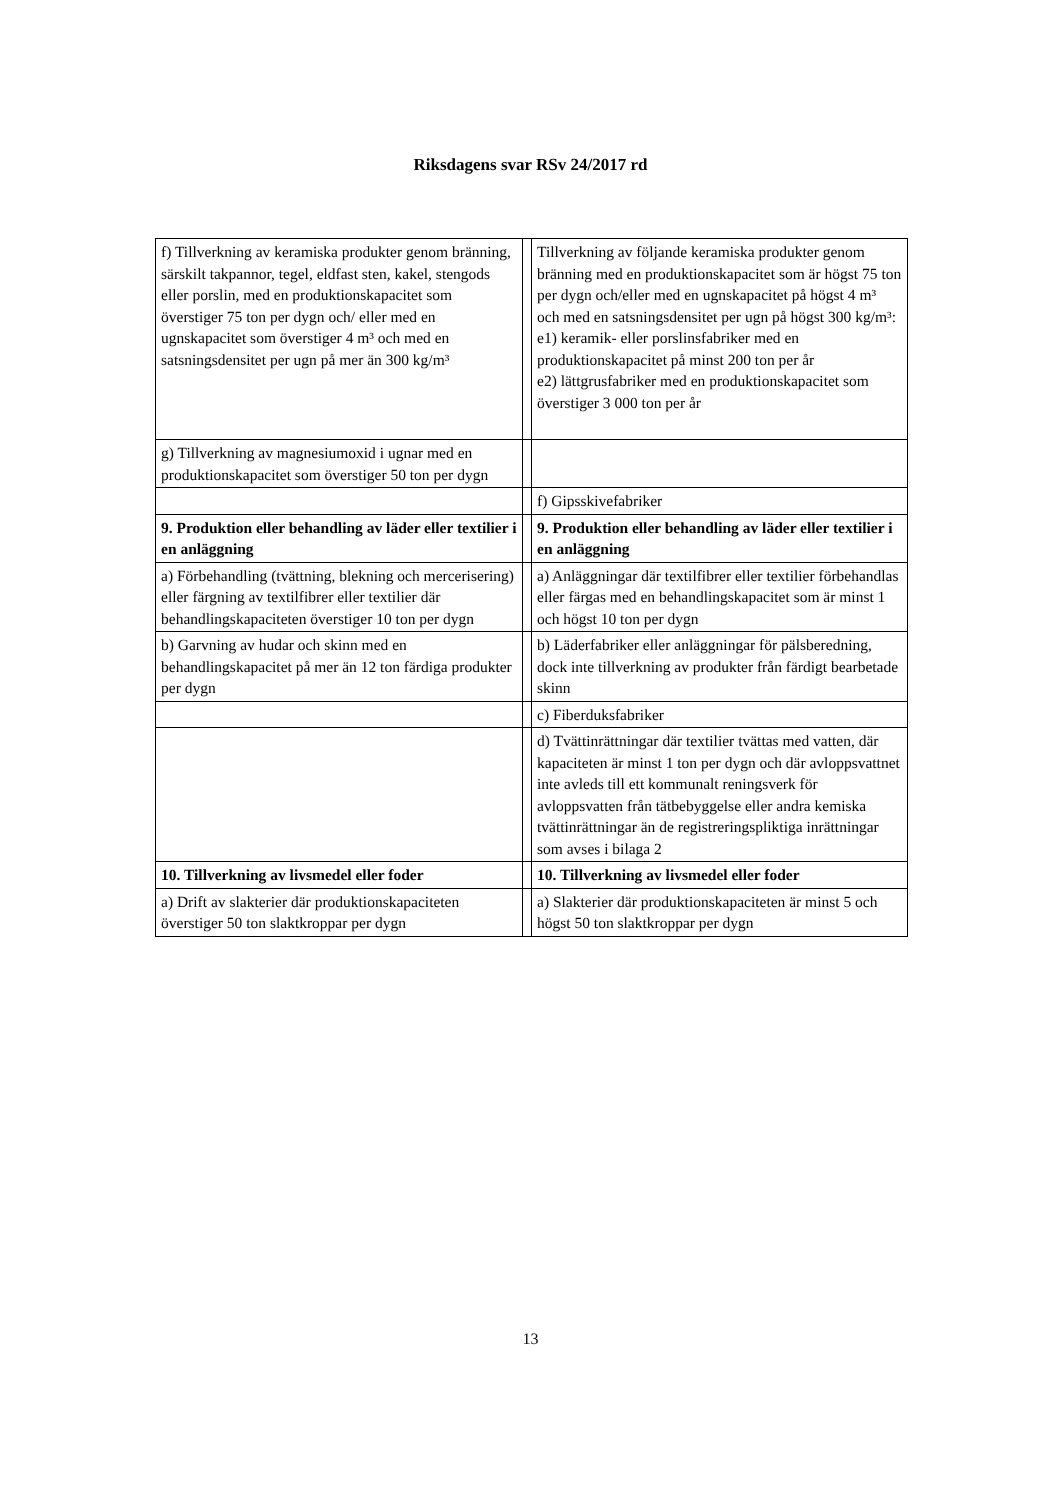Riksdagens svar RSv 24/2017 rd
| f) Tillverkning av keramiska produkter genom bränning, särskilt takpannor, tegel, eldfast sten, kakel, stengods eller porslin, med en produktionskapacitet som överstiger 75 ton per dygn och/ eller med en ugnskapacitet som överstiger 4 m³ och med en satsningsdensitet per ugn på mer än 300 kg/m³ | | Tillverkning av följande keramiska produkter genom bränning med en produktionskapacitet som är högst 75 ton per dygn och/eller med en ugnskapacitet på högst 4 m³ och med en satsningsdensitet per ugn på högst 300 kg/m³: e1) keramik- eller porslinsfabriker med en produktionskapacitet på minst 200 ton per år e2) lättgrusfabriker med en produktionskapacitet som överstiger 3 000 ton per år |
| g) Tillverkning av magnesiumoxid i ugnar med en produktionskapacitet som överstiger 50 ton per dygn | | |
| | | f) Gipsskivefabriker |
| 9. Produktion eller behandling av läder eller textilier i en anläggning | | 9. Produktion eller behandling av läder eller textilier i en anläggning |
| a) Förbehandling (tvättning, blekning och mercerisering) eller färgning av textilfibrer eller textilier där behandlingskapaciteten överstiger 10 ton per dygn | | a) Anläggningar där textilfibrer eller textilier förbehandlas eller färgas med en behandlingskapacitet som är minst 1 och högst 10 ton per dygn |
| b) Garvning av hudar och skinn med en behandlingskapacitet på mer än 12 ton färdiga produkter per dygn | | b) Läderfabriker eller anläggningar för pälsberedning, dock inte tillverkning av produkter från färdigt bearbetade skinn |
| | | c) Fiberduksfabriker |
| | | d) Tvättinrättningar där textilier tvättas med vatten, där kapaciteten är minst 1 ton per dygn och där avloppsvattnet inte avleds till ett kommunalt reningsverk för avloppsvatten från tätbebyggelse eller andra kemiska tvättinrättningar än de registreringspliktiga inrättningar som avses i bilaga 2 |
| 10. Tillverkning av livsmedel eller foder | | 10. Tillverkning av livsmedel eller foder |
| a) Drift av slakterier där produktionskapaciteten överstiger 50 ton slaktkroppar per dygn | | a) Slakterier där produktionskapaciteten är minst 5 och högst 50 ton slaktkroppar per dygn |
13